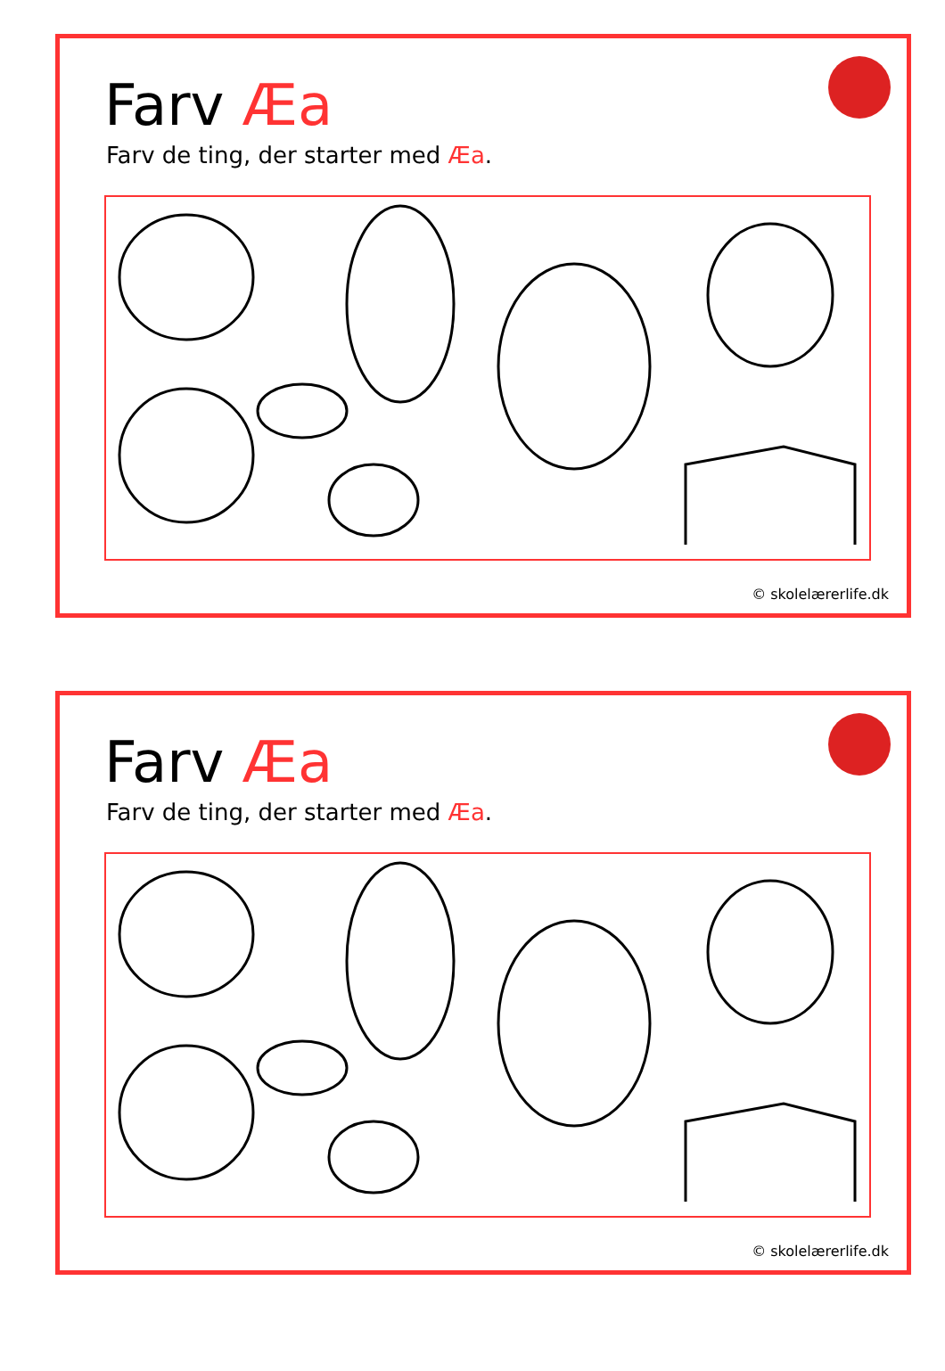Farv Æa
Farv de ting, der starter med Æa.
© skolelærerlife.dk
Farv Æa
Farv de ting, der starter med Æa.
© skolelærerlife.dk